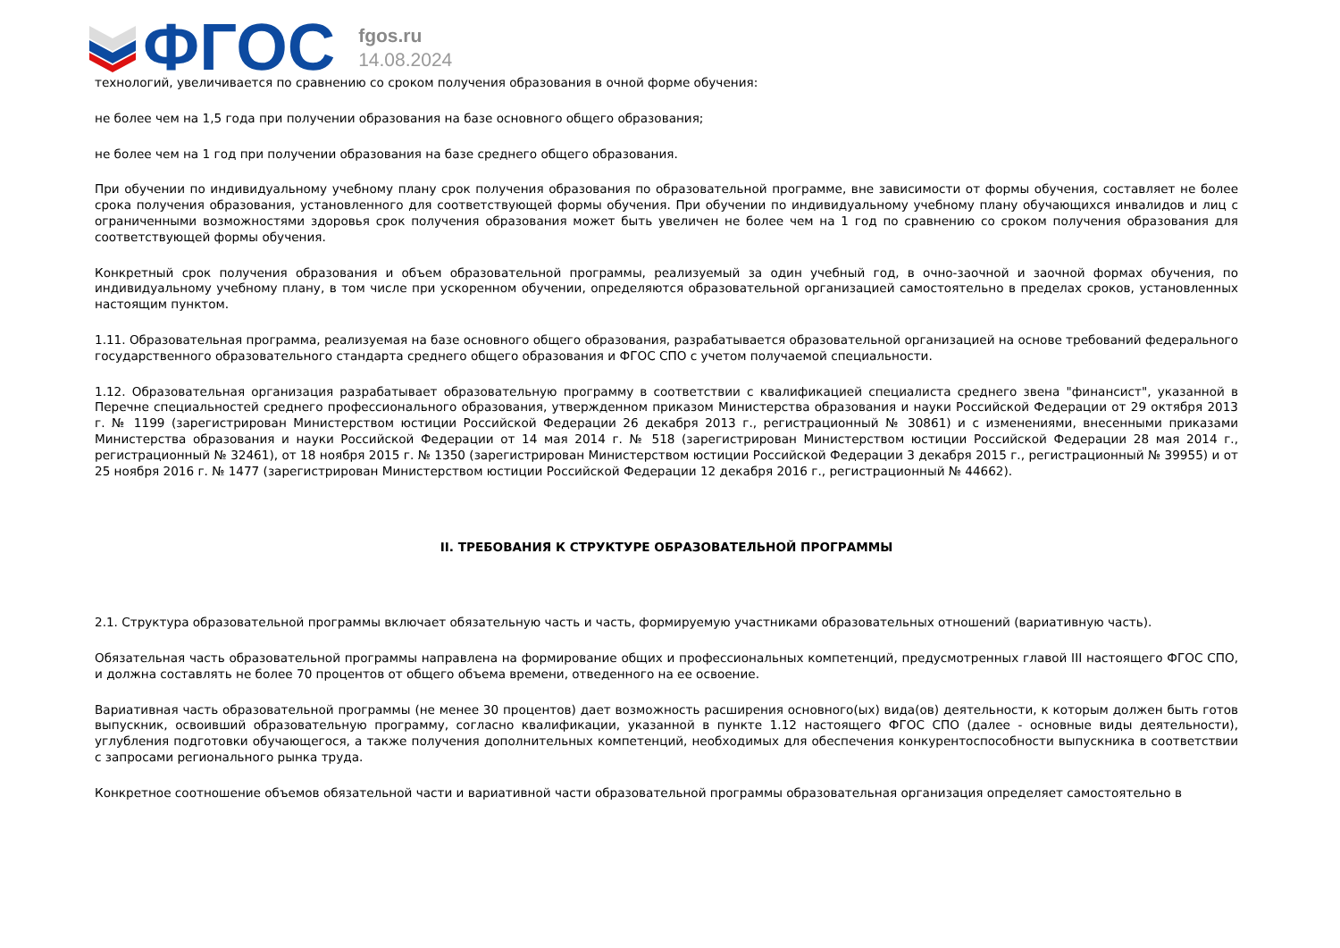ФГОС
fgos.ru
14.08.2024
технологий, увеличивается по сравнению со сроком получения образования в очной форме обучения:
не более чем на 1,5 года при получении образования на базе основного общего образования;
не более чем на 1 год при получении образования на базе среднего общего образования.
При обучении по индивидуальному учебному плану срок получения образования по образовательной программе, вне зависимости от формы обучения, составляет не более срока получения образования, установленного для соответствующей формы обучения. При обучении по индивидуальному учебному плану обучающихся инвалидов и лиц с ограниченными возможностями здоровья срок получения образования может быть увеличен не более чем на 1 год по сравнению со сроком получения образования для соответствующей формы обучения.
Конкретный срок получения образования и объем образовательной программы, реализуемый за один учебный год, в очно-заочной и заочной формах обучения, по индивидуальному учебному плану, в том числе при ускоренном обучении, определяются образовательной организацией самостоятельно в пределах сроков, установленных настоящим пунктом.
1.11. Образовательная программа, реализуемая на базе основного общего образования, разрабатывается образовательной организацией на основе требований федерального государственного образовательного стандарта среднего общего образования и ФГОС СПО с учетом получаемой специальности.
1.12. Образовательная организация разрабатывает образовательную программу в соответствии с квалификацией специалиста среднего звена "финансист", указанной в Перечне специальностей среднего профессионального образования, утвержденном приказом Министерства образования и науки Российской Федерации от 29 октября 2013 г. № 1199 (зарегистрирован Министерством юстиции Российской Федерации 26 декабря 2013 г., регистрационный № 30861) и с изменениями, внесенными приказами Министерства образования и науки Российской Федерации от 14 мая 2014 г. № 518 (зарегистрирован Министерством юстиции Российской Федерации 28 мая 2014 г., регистрационный № 32461), от 18 ноября 2015 г. № 1350 (зарегистрирован Министерством юстиции Российской Федерации 3 декабря 2015 г., регистрационный № 39955) и от 25 ноября 2016 г. № 1477 (зарегистрирован Министерством юстиции Российской Федерации 12 декабря 2016 г., регистрационный № 44662).
II. ТРЕБОВАНИЯ К СТРУКТУРЕ ОБРАЗОВАТЕЛЬНОЙ ПРОГРАММЫ
2.1. Структура образовательной программы включает обязательную часть и часть, формируемую участниками образовательных отношений (вариативную часть).
Обязательная часть образовательной программы направлена на формирование общих и профессиональных компетенций, предусмотренных главой III настоящего ФГОС СПО, и должна составлять не более 70 процентов от общего объема времени, отведенного на ее освоение.
Вариативная часть образовательной программы (не менее 30 процентов) дает возможность расширения основного(ых) вида(ов) деятельности, к которым должен быть готов выпускник, освоивший образовательную программу, согласно квалификации, указанной в пункте 1.12 настоящего ФГОС СПО (далее - основные виды деятельности), углубления подготовки обучающегося, а также получения дополнительных компетенций, необходимых для обеспечения конкурентоспособности выпускника в соответствии с запросами регионального рынка труда.
Конкретное соотношение объемов обязательной части и вариативной части образовательной программы образовательная организация определяет самостоятельно в